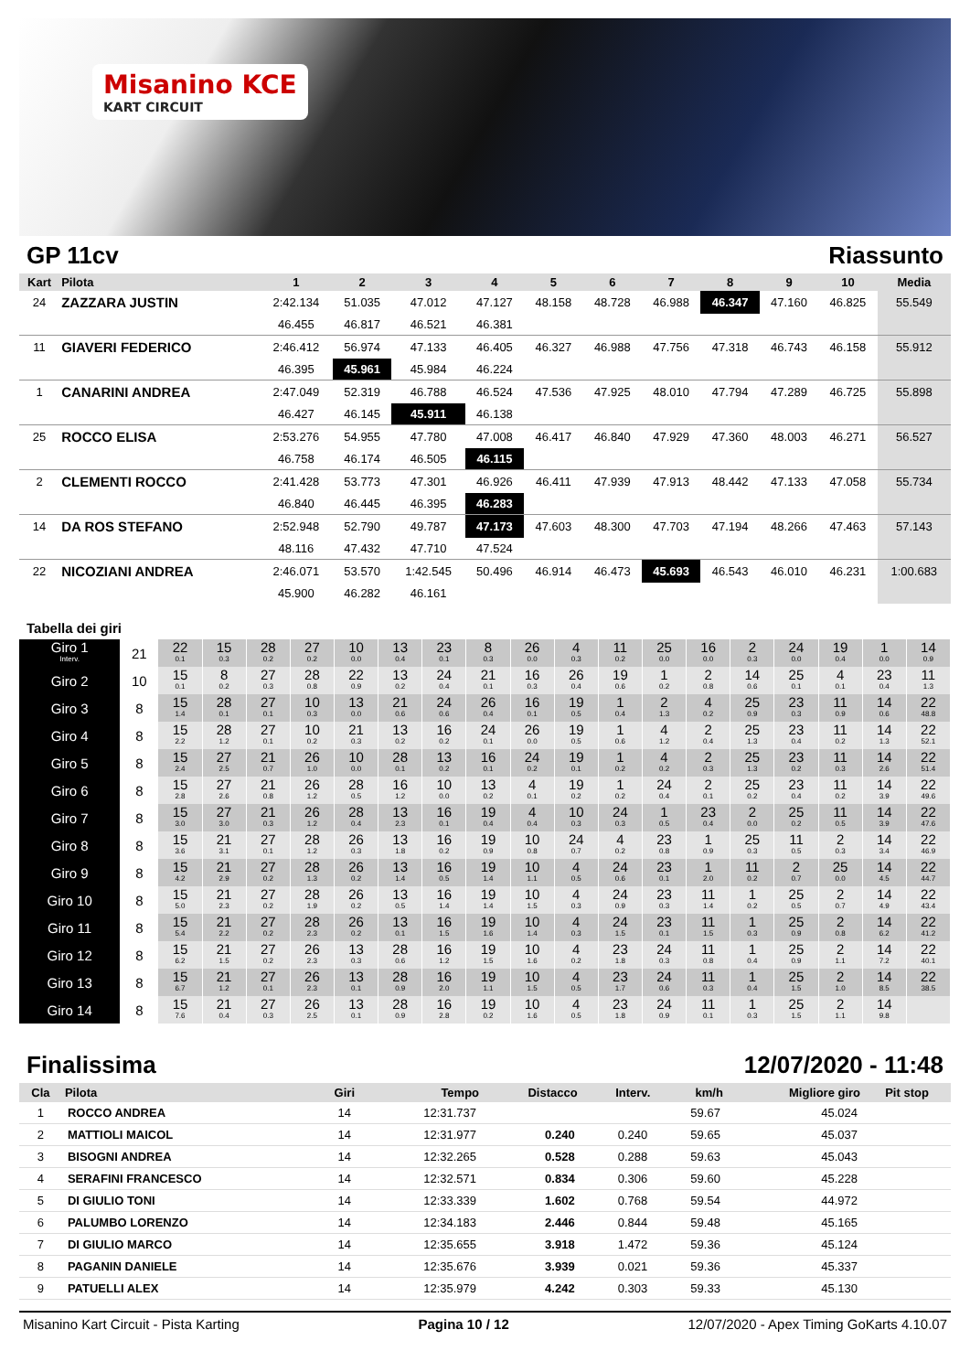Misanino KCE
KART CIRCUIT
GP 11cv Riassunto
| Kart | Pilota | 1 | 2 | 3 | 4 | 5 | 6 | 7 | 8 | 9 | 10 | Media |
| --- | --- | --- | --- | --- | --- | --- | --- | --- | --- | --- | --- | --- |
| 24 | ZAZZARA JUSTIN | 2:42.134 | 51.035 | 47.012 | 47.127 | 48.158 | 48.728 | 46.988 | 46.347 | 47.160 | 46.825 | 55.549 |
| | | 46.455 | 46.817 | 46.521 | 46.381 | | | | | | | |
| 11 | GIAVERI FEDERICO | 2:46.412 | 56.974 | 47.133 | 46.405 | 46.327 | 46.988 | 47.756 | 47.318 | 46.743 | 46.158 | 55.912 |
| | | 46.395 | 45.961 | 45.984 | 46.224 | | | | | | | |
| 1 | CANARINI ANDREA | 2:47.049 | 52.319 | 46.788 | 46.524 | 47.536 | 47.925 | 48.010 | 47.794 | 47.289 | 46.725 | 55.898 |
| | | 46.427 | 46.145 | 45.911 | 46.138 | | | | | | | |
| 25 | ROCCO ELISA | 2:53.276 | 54.955 | 47.780 | 47.008 | 46.417 | 46.840 | 47.929 | 47.360 | 48.003 | 46.271 | 56.527 |
| | | 46.758 | 46.174 | 46.505 | 46.115 | | | | | | | |
| 2 | CLEMENTI ROCCO | 2:41.428 | 53.773 | 47.301 | 46.926 | 46.411 | 47.939 | 47.913 | 48.442 | 47.133 | 47.058 | 55.734 |
| | | 46.840 | 46.445 | 46.395 | 46.283 | | | | | | | |
| 14 | DA ROS STEFANO | 2:52.948 | 52.790 | 49.787 | 47.173 | 47.603 | 48.300 | 47.703 | 47.194 | 48.266 | 47.463 | 57.143 |
| | | 48.116 | 47.432 | 47.710 | 47.524 | | | | | | | |
| 22 | NICOZIANI ANDREA | 2:46.071 | 53.570 | 1:42.545 | 50.496 | 46.914 | 46.473 | 45.693 | 46.543 | 46.010 | 46.231 | 1:00.683 |
| | | 45.900 | 46.282 | 46.161 | | | | | | | | |
Tabella dei giri
| Giro 1 Interv. | 21 | 22 0.1 | 15 0.3 | 28 0.2 | 27 0.2 | 10 0.0 | 13 0.4 | 23 0.1 | 8 0.3 | 26 0.0 | 4 0.3 | 11 0.2 | 25 0.0 | 16 0.0 | 2 0.3 | 24 0.0 | 19 0.4 | 1 0.0 | 14 0.9 |
| Giro 2 | 10 | 15 0.1 | 8 0.2 | 27 0.3 | 28 0.8 | 22 0.9 | 13 0.2 | 24 0.4 | 21 0.1 | 16 0.3 | 26 0.4 | 19 0.6 | 1 0.2 | 2 0.8 | 14 0.6 | 25 0.1 | 4 0.1 | 23 0.4 | 11 1.3 |
| Giro 3 | 8 | 15 1.4 | 28 0.1 | 27 0.1 | 10 0.3 | 13 0.0 | 21 0.6 | 24 0.6 | 26 0.4 | 16 0.1 | 19 0.5 | 1 0.4 | 2 1.3 | 4 0.2 | 25 0.9 | 23 0.3 | 11 0.9 | 14 0.6 | 22 48.8 |
| Giro 4 | 8 | 15 2.2 | 28 1.2 | 27 0.1 | 10 0.2 | 21 0.3 | 13 0.2 | 16 0.2 | 24 0.1 | 26 0.0 | 19 0.5 | 1 0.6 | 4 1.2 | 2 0.4 | 25 1.3 | 23 0.4 | 11 0.2 | 14 1.3 | 22 52.1 |
| Giro 5 | 8 | 15 2.4 | 27 2.5 | 21 0.7 | 26 1.0 | 10 0.0 | 28 0.1 | 13 0.2 | 16 0.1 | 24 0.2 | 19 0.1 | 1 0.2 | 4 0.2 | 2 0.3 | 25 1.3 | 23 0.2 | 11 0.3 | 14 2.6 | 22 51.4 |
| Giro 6 | 8 | 15 2.8 | 27 2.6 | 21 0.8 | 26 1.2 | 28 0.5 | 16 1.2 | 10 0.0 | 13 0.2 | 4 0.1 | 19 0.2 | 1 0.2 | 24 0.4 | 2 0.1 | 25 0.2 | 23 0.4 | 11 0.2 | 14 3.9 | 22 49.6 |
| Giro 7 | 8 | 15 3.0 | 27 3.0 | 21 0.3 | 26 1.2 | 28 0.4 | 13 2.3 | 16 0.1 | 19 0.4 | 4 0.4 | 10 0.3 | 24 0.3 | 1 0.5 | 23 0.4 | 2 0.0 | 25 0.2 | 11 0.5 | 14 3.9 | 22 47.6 |
| Giro 8 | 8 | 15 3.6 | 21 3.1 | 27 0.1 | 28 1.2 | 26 0.3 | 13 1.8 | 16 0.2 | 19 0.9 | 10 0.8 | 24 0.7 | 4 0.2 | 23 0.8 | 1 0.9 | 25 0.3 | 11 0.5 | 2 0.3 | 14 3.4 | 22 46.9 |
| Giro 9 | 8 | 15 4.2 | 21 2.9 | 27 0.2 | 28 1.3 | 26 0.2 | 13 1.4 | 16 0.5 | 19 1.4 | 10 1.1 | 4 0.5 | 24 0.6 | 23 0.1 | 1 2.0 | 11 0.2 | 2 0.7 | 25 0.0 | 14 4.5 | 22 44.7 |
| Giro 10 | 8 | 15 5.0 | 21 2.3 | 27 0.2 | 28 1.9 | 26 0.2 | 13 0.5 | 16 1.4 | 19 1.4 | 10 1.5 | 4 0.3 | 24 0.9 | 23 0.3 | 11 1.4 | 1 0.2 | 25 0.5 | 2 0.7 | 14 4.9 | 22 43.4 |
| Giro 11 | 8 | 15 5.4 | 21 2.2 | 27 0.2 | 28 2.3 | 26 0.2 | 13 0.1 | 16 1.5 | 19 1.6 | 10 1.4 | 4 0.3 | 24 1.5 | 23 0.1 | 11 1.5 | 1 0.3 | 25 0.9 | 2 0.8 | 14 6.2 | 22 41.2 |
| Giro 12 | 8 | 15 6.2 | 21 1.5 | 27 0.2 | 26 2.3 | 13 0.3 | 28 0.6 | 16 1.2 | 19 1.5 | 10 1.6 | 4 0.2 | 23 1.8 | 24 0.3 | 11 0.8 | 1 0.4 | 25 0.9 | 2 1.1 | 14 7.2 | 22 40.1 |
| Giro 13 | 8 | 15 6.7 | 21 1.2 | 27 0.1 | 26 2.3 | 13 0.1 | 28 0.9 | 16 2.0 | 19 1.1 | 10 1.5 | 4 0.5 | 23 1.7 | 24 0.6 | 11 0.3 | 1 0.4 | 25 1.5 | 2 1.0 | 14 8.5 | 22 38.5 |
| Giro 14 | 8 | 15 7.6 | 21 0.4 | 27 0.3 | 26 2.5 | 13 0.1 | 28 0.9 | 16 2.8 | 19 0.2 | 10 1.6 | 4 0.5 | 23 1.8 | 24 0.9 | 11 0.1 | 1 0.3 | 25 1.5 | 2 1.1 | 14 9.8 | |
Finalissima 12/07/2020 - 11:48
| Cla | Pilota | Giri | Tempo | Distacco | Interv. | km/h | Migliore giro | Pit stop |
| --- | --- | --- | --- | --- | --- | --- | --- | --- |
| 1 | ROCCO ANDREA | 14 | 12:31.737 | | | 59.67 | 45.024 | |
| 2 | MATTIOLI MAICOL | 14 | 12:31.977 | 0.240 | 0.240 | 59.65 | 45.037 | |
| 3 | BISOGNI ANDREA | 14 | 12:32.265 | 0.528 | 0.288 | 59.63 | 45.043 | |
| 4 | SERAFINI FRANCESCO | 14 | 12:32.571 | 0.834 | 0.306 | 59.60 | 45.228 | |
| 5 | DI GIULIO TONI | 14 | 12:33.339 | 1.602 | 0.768 | 59.54 | 44.972 | |
| 6 | PALUMBO LORENZO | 14 | 12:34.183 | 2.446 | 0.844 | 59.48 | 45.165 | |
| 7 | DI GIULIO MARCO | 14 | 12:35.655 | 3.918 | 1.472 | 59.36 | 45.124 | |
| 8 | PAGANIN DANIELE | 14 | 12:35.676 | 3.939 | 0.021 | 59.36 | 45.337 | |
| 9 | PATUELLI ALEX | 14 | 12:35.979 | 4.242 | 0.303 | 59.33 | 45.130 | |
Misanino Kart Circuit - Pista Karting Pagina 10 / 12 12/07/2020 - Apex Timing GoKarts 4.10.07